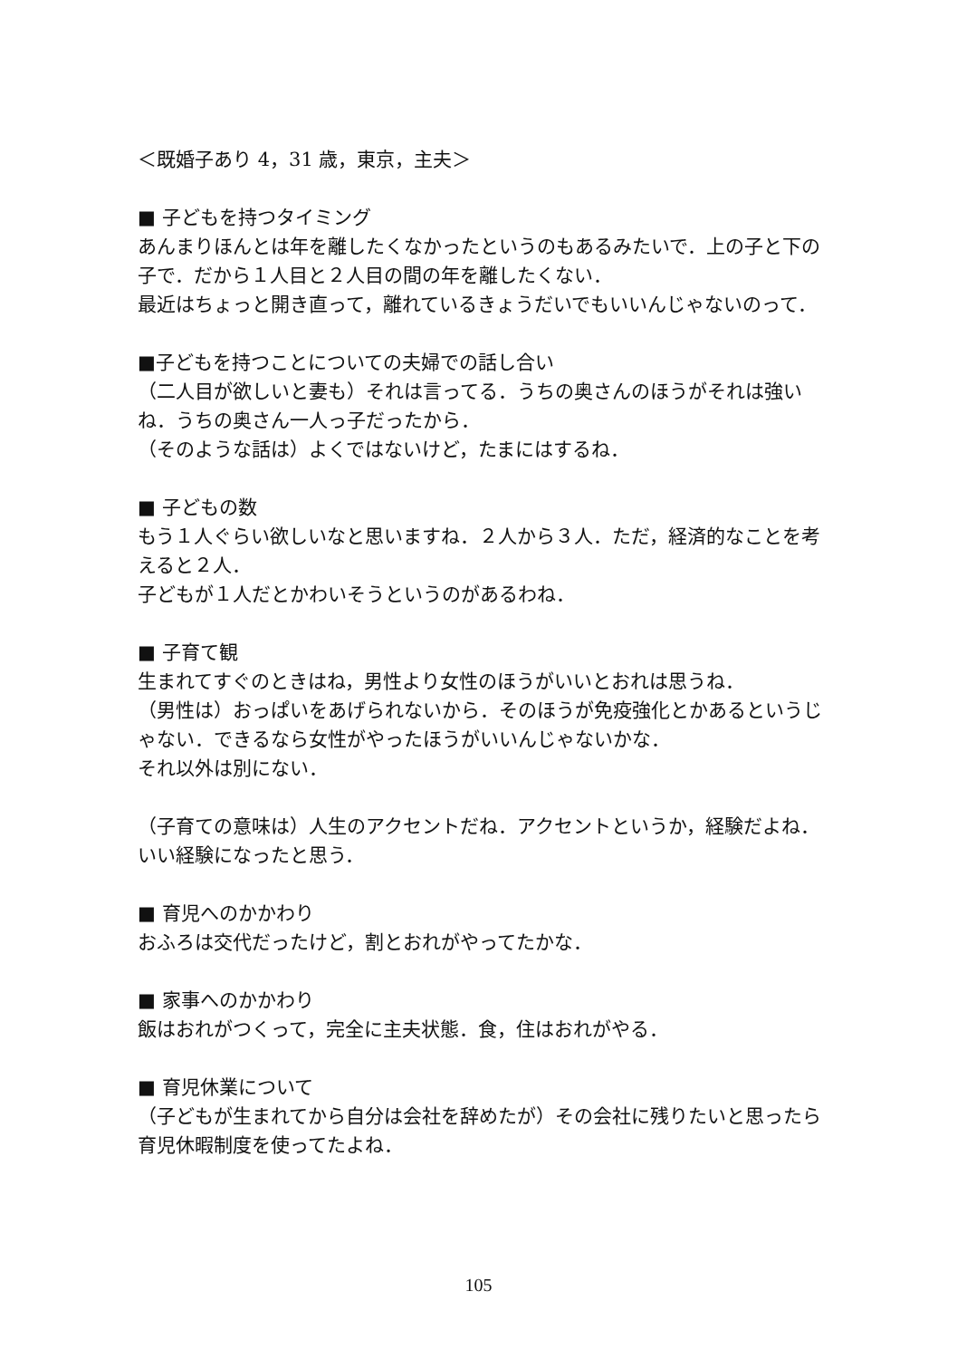＜既婚子あり 4，31 歳，東京，主夫＞
■ 子どもを持つタイミング
あんまりほんとは年を離したくなかったというのもあるみたいで．上の子と下の子で．だから１人目と２人目の間の年を離したくない．
最近はちょっと開き直って，離れているきょうだいでもいいんじゃないのって．
■子どもを持つことについての夫婦での話し合い
（二人目が欲しいと妻も）それは言ってる．うちの奥さんのほうがそれは強いね．うちの奥さん一人っ子だったから．
（そのような話は）よくではないけど，たまにはするね．
■ 子どもの数
もう１人ぐらい欲しいなと思いますね．２人から３人．ただ，経済的なことを考えると２人．
子どもが１人だとかわいそうというのがあるわね．
■ 子育て観
生まれてすぐのときはね，男性より女性のほうがいいとおれは思うね．
（男性は）おっぱいをあげられないから．そのほうが免疫強化とかあるというじゃない．できるなら女性がやったほうがいいんじゃないかな．
それ以外は別にない．
（子育ての意味は）人生のアクセントだね．アクセントというか，経験だよね．いい経験になったと思う．
■ 育児へのかかわり
おふろは交代だったけど，割とおれがやってたかな．
■ 家事へのかかわり
飯はおれがつくって，完全に主夫状態．食，住はおれがやる．
■ 育児休業について
（子どもが生まれてから自分は会社を辞めたが）その会社に残りたいと思ったら育児休暇制度を使ってたよね．
105